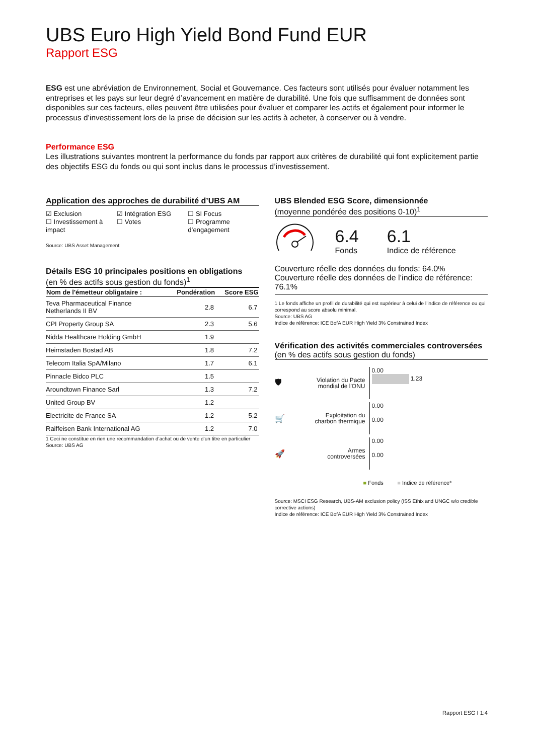UBS Euro High Yield Bond Fund EUR
Rapport ESG
ESG est une abréviation de Environnement, Social et Gouvernance. Ces facteurs sont utilisés pour évaluer notamment les entreprises et les pays sur leur degré d’avancement en matière de durabilité. Une fois que suffisamment de données sont disponibles sur ces facteurs, elles peuvent être utilisées pour évaluer et comparer les actifs et également pour informer le processus d’investissement lors de la prise de décision sur les actifs à acheter, à conserver ou à vendre.
Performance ESG
Les illustrations suivantes montrent la performance du fonds par rapport aux critères de durabilité qui font explicitement partie des objectifs ESG du fonds ou qui sont inclus dans le processus d’investissement.
Application des approches de durabilité d’UBS AM
☑ Exclusion
☐ Investissement à impact
☑ Intégration ESG
☐ Votes
☐ SI Focus
☐ Programme d’engagement
Source: UBS Asset Management
Détails ESG 10 principales positions en obligations
(en % des actifs sous gestion du fonds)<sup>1</sup>
| Nom de l'émetteur obligataire : | Pondération | Score ESG |
| --- | --- | --- |
| Teva Pharmaceutical Finance Netherlands II BV | 2.8 | 6.7 |
| CPI Property Group SA | 2.3 | 5.6 |
| Nidda Healthcare Holding GmbH | 1.9 | |
| Heimstaden Bostad AB | 1.8 | 7.2 |
| Telecom Italia SpA/Milano | 1.7 | 6.1 |
| Pinnacle Bidco PLC | 1.5 | |
| Aroundtown Finance Sarl | 1.3 | 7.2 |
| United Group BV | 1.2 | |
| Electricite de France SA | 1.2 | 5.2 |
| Raiffeisen Bank International AG | 1.2 | 7.0 |
1 Ceci ne constitue en rien une recommandation d’achat ou de vente d’un titre en particulier
Source: UBS AG
UBS Blended ESG Score, dimensionnée
(moyenne pondérée des positions 0-10)<sup>1</sup>
6.4
Fonds
6.1
Indice de référence
Couverture réelle des données du fonds: 64.0%
Couverture réelle des données de l’indice de référence: 76.1%
1 Le fonds affiche un profil de durabilité qui est supérieur à celui de l’indice de référence ou qui correspond au score absolu minimal.
Source: UBS AG
Indice de référence: ICE BofA EUR High Yield 3% Constrained Index
Vérification des activités commerciales controversées
(en % des actifs sous gestion du fonds)
🛡
Violation du Pacte mondial de l'ONU
0.00
1.23
🛒
Exploitation du charbon thermique
0.00
0.00
🚀
Armes controversées
0.00
0.00
■ Fonds ■ Indice de référence*
Source: MSCI ESG Research, UBS-AM exclusion policy (ISS Ethix and UNGC w/o credible corrective actions)
Indice de référence: ICE BofA EUR High Yield 3% Constrained Index
Rapport ESG I 1:4